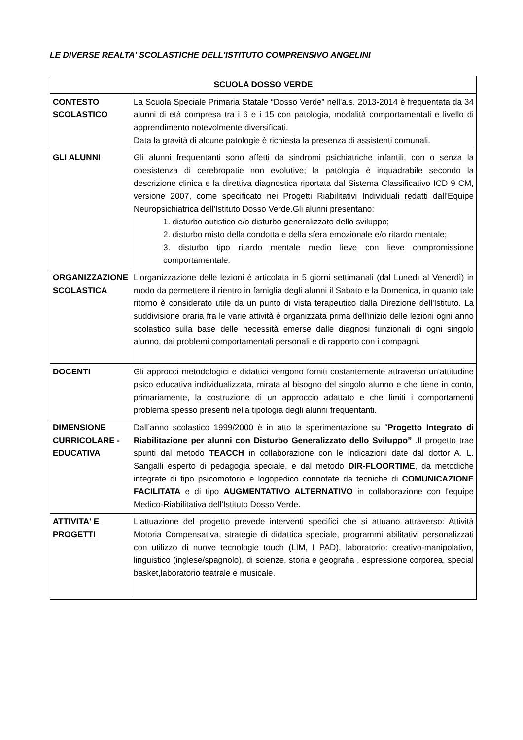LE DIVERSE REALTA' SCOLASTICHE DELL'ISTITUTO COMPRENSIVO ANGELINI
| SCUOLA DOSSO VERDE | |
| --- | --- |
| CONTESTO SCOLASTICO | La Scuola Speciale Primaria Statale “Dosso Verde” nell'a.s. 2013-2014 è frequentata da 34 alunni di età compresa tra i 6 e i 15 con patologia, modalità comportamentali e livello di apprendimento notevolmente diversificati. Data la gravità di alcune patologie è richiesta la presenza di assistenti comunali. |
| GLI ALUNNI | Gli alunni frequentanti sono affetti da sindromi psichiatriche infantili, con o senza la coesistenza di cerebropatie non evolutive; la patologia è inquadrabile secondo la descrizione clinica e la direttiva diagnostica riportata dal Sistema Classificativo ICD 9 CM, versione 2007, come specificato nei Progetti Riabilitativi Individuali redatti dall'Equipe Neuropsichiatrica dell'Istituto Dosso Verde.Gli alunni presentano: 1. disturbo autistico e/o disturbo generalizzato dello sviluppo; 2. disturbo misto della condotta e della sfera emozionale e/o ritardo mentale; 3. disturbo tipo ritardo mentale medio lieve con lieve compromissione comportamentale. |
| ORGANIZZAZIONE SCOLASTICA | L'organizzazione delle lezioni è articolata in 5 giorni settimanali (dal Lunedì al Venerdì) in modo da permettere il rientro in famiglia degli alunni il Sabato e la Domenica, in quanto tale ritorno è considerato utile da un punto di vista terapeutico dalla Direzione dell'Istituto. La suddivisione oraria fra le varie attività è organizzata prima dell'inizio delle lezioni ogni anno scolastico sulla base delle necessità emerse dalle diagnosi funzionali di ogni singolo alunno, dai problemi comportamentali personali e di rapporto con i compagni. |
| DOCENTI | Gli approcci metodologici e didattici vengono forniti costantemente attraverso un'attitudine psico educativa individualizzata, mirata al bisogno del singolo alunno e che tiene in conto, primariamente, la costruzione di un approccio adattato e che limiti i comportamenti problema spesso presenti nella tipologia degli alunni frequentanti. |
| DIMENSIONE CURRICOLARE -EDUCATIVA | Dall’anno scolastico 1999/2000 è in atto la sperimentazione su “ Progetto Integrato di Riabilitazione per alunni con Disturbo Generalizzato dello Sviluppo” .Il progetto trae spunti dal metodo TEACCH in collaborazione con le indicazioni date dal dottor A. L. Sangalli esperto di pedagogia speciale, e dal metodo DIR-FLOORTIME , da metodiche integrate di tipo psicomotorio e logopedico connotate da tecniche di COMUNICAZIONE FACILITATA e di tipo AUGMENTATIVO ALTERNATIVO in collaborazione con l'equipe Medico-Riabilitativa dell'Istituto Dosso Verde. |
| ATTIVITA' E PROGETTI | L'attuazione del progetto prevede interventi specifici che si attuano attraverso: Attività Motoria Compensativa, strategie di didattica speciale, programmi abilitativi personalizzati con utilizzo di nuove tecnologie touch (LIM, I PAD), laboratorio: creativo-manipolativo, linguistico (inglese/spagnolo), di scienze, storia e geografia , espressione corporea, special basket,laboratorio teatrale e musicale. |